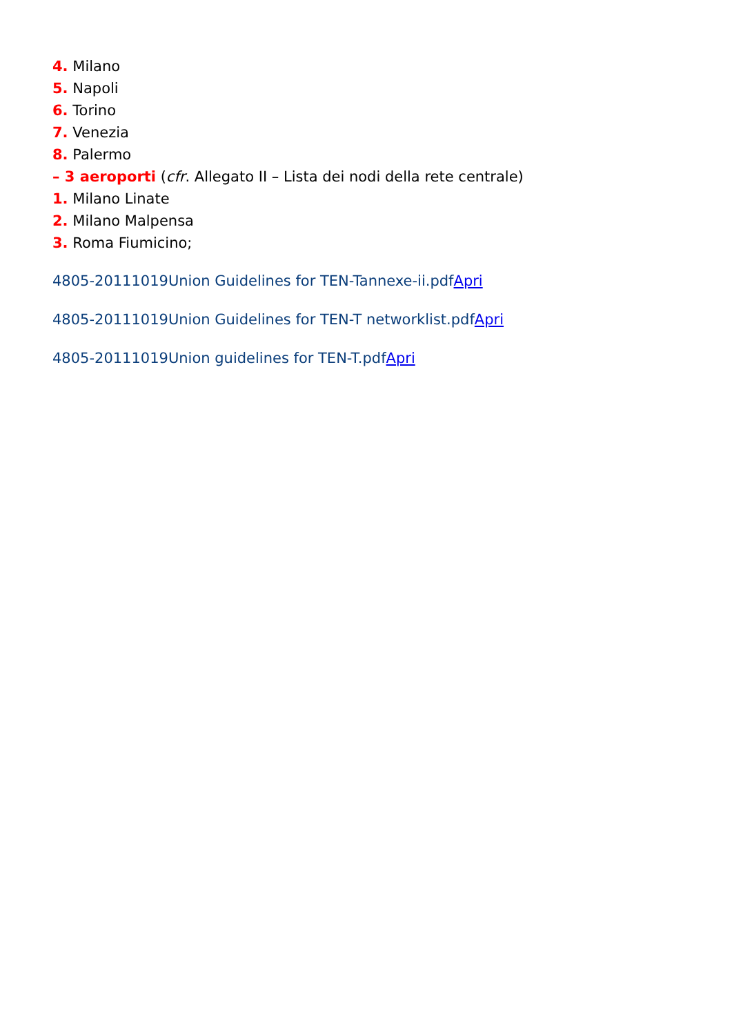4. Milano
5. Napoli
6. Torino
7. Venezia
8. Palermo
– 3 aeroporti (cfr. Allegato II – Lista dei nodi della rete centrale)
1. Milano Linate
2. Milano Malpensa
3. Roma Fiumicino;
4805-20111019Union Guidelines for TEN-Tannexe-ii.pdfApri
4805-20111019Union Guidelines for TEN-T networklist.pdfApri
4805-20111019Union guidelines for TEN-T.pdfApri